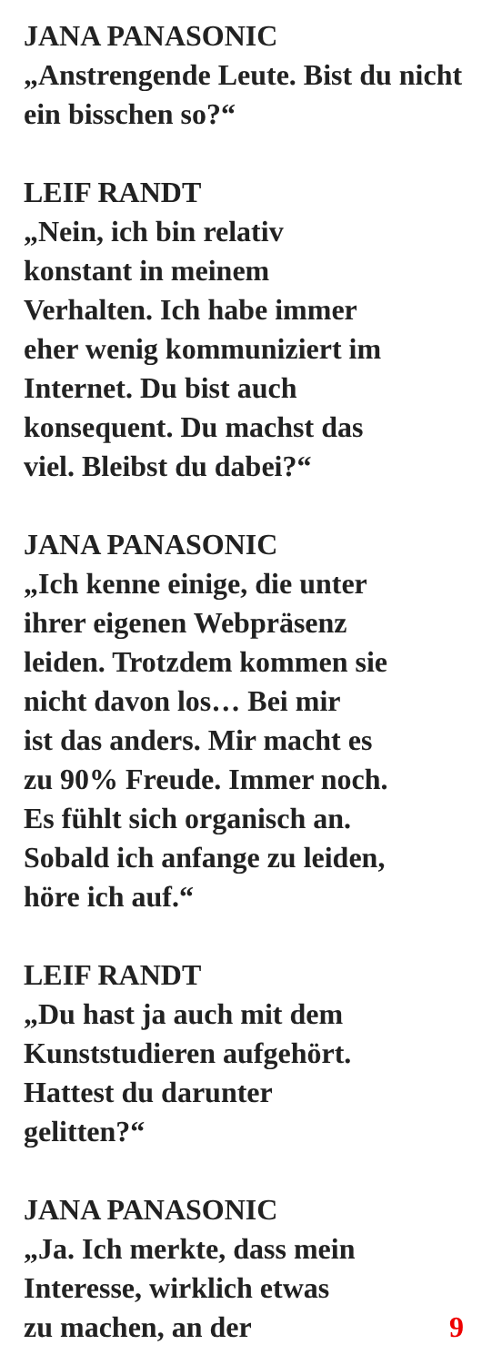JANA PANASONIC
„Anstrengende Leute. Bist du nicht ein bisschen so?“
LEIF RANDT
„Nein, ich bin relativ
konstant in meinem
Verhalten. Ich habe immer
eher wenig kommuniziert im
Internet. Du bist auch
konsequent. Du machst das
viel. Bleibst du dabei?“
JANA PANASONIC
„Ich kenne einige, die unter
ihrer eigenen Webpräsenz
leiden. Trotzdem kommen sie
nicht davon los… Bei mir
ist das anders. Mir macht es
zu 90% Freude. Immer noch.
Es fühlt sich organisch an.
Sobald ich anfange zu leiden,
höre ich auf.“
LEIF RANDT
„Du hast ja auch mit dem
Kunststudieren aufgehört.
Hattest du darunter
gelitten?“
JANA PANASONIC
„Ja. Ich merkte, dass mein
Interesse, wirklich etwas
zu machen, an der 9